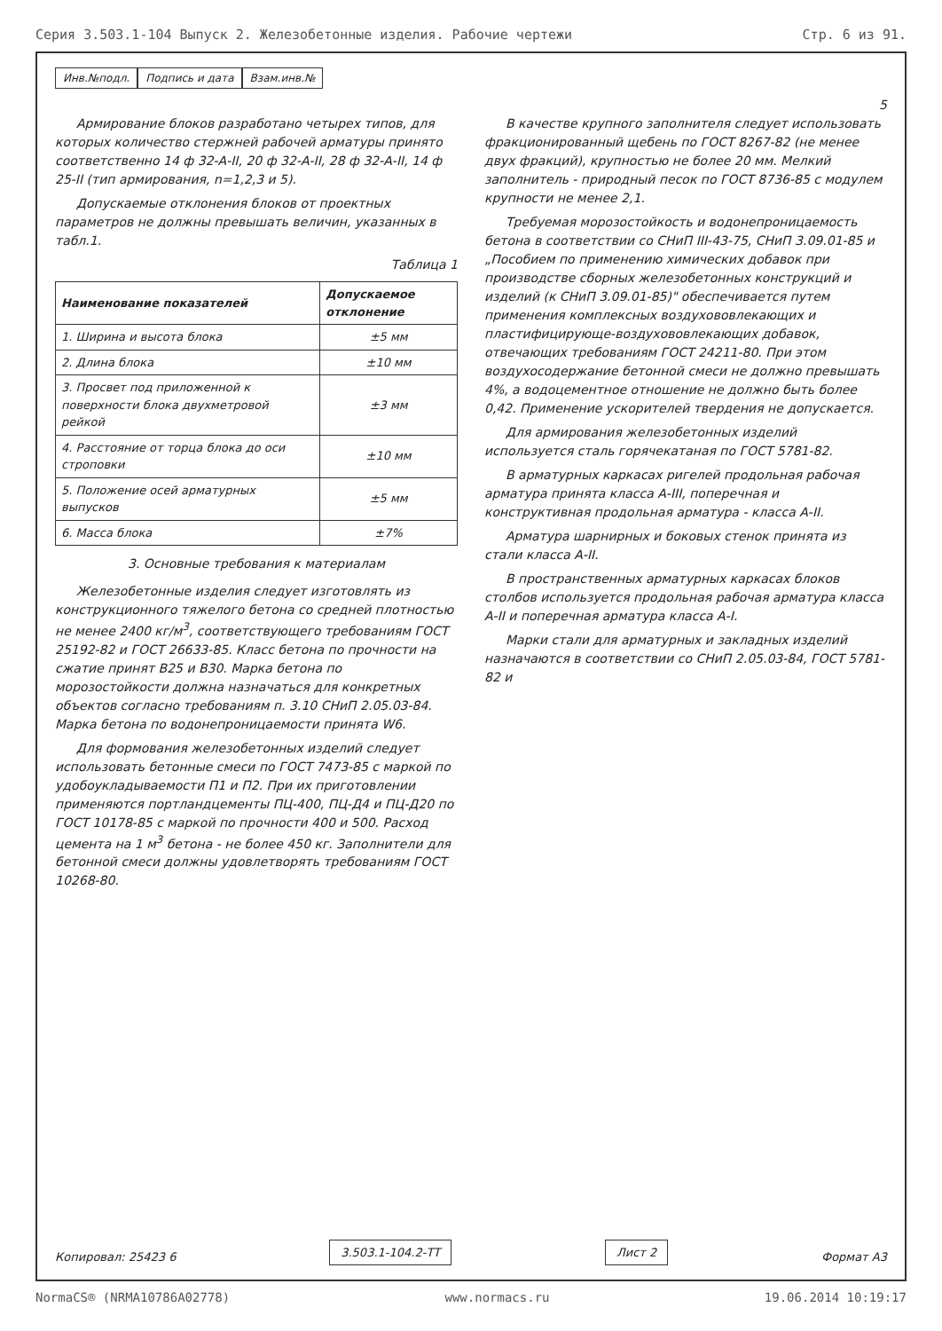Серия 3.503.1-104 Выпуск 2. Железобетонные изделия. Рабочие чертежи Стр. 6 из 91.
Инв.№подл. Подпись и дата Взам.инв.№
5
Армирование блоков разработано четырех типов, для которых количество стержней рабочей арматуры принято соответственно 14 ф 32-А-II, 20 ф 32-А-II, 28 ф 32-А-II, 14 ф 25-II (тип армирования, n=1,2,3 и 5).
Допускаемые отклонения блоков от проектных параметров не должны превышать величин, указанных в табл.1.
Таблица 1
| Наименование показателей | Допускаемое отклонение |
| --- | --- |
| 1. Ширина и высота блока | ±5 мм |
| 2. Длина блока | ±10 мм |
| 3. Просвет под приложенной к поверхности блока двухметровой рейкой | ±3 мм |
| 4. Расстояние от торца блока до оси строповки | ±10 мм |
| 5. Положение осей арматурных выпусков | ±5 мм |
| 6. Масса блока | ±7% |
3. Основные требования к материалам
Железобетонные изделия следует изготовлять из конструкционного тяжелого бетона со средней плотностью не менее 2400 кг/м<sup>3</sup>, соответствующего требованиям ГОСТ 25192-82 и ГОСТ 26633-85. Класс бетона по прочности на сжатие принят В25 и В30. Марка бетона по морозостойкости должна назначаться для конкретных объектов согласно требованиям п. 3.10 СНиП 2.05.03-84. Марка бетона по водонепроницаемости принята W6.
Для формования железобетонных изделий следует использовать бетонные смеси по ГОСТ 7473-85 с маркой по удобоукладываемости П1 и П2. При их приготовлении применяются портландцементы ПЦ-400, ПЦ-Д4 и ПЦ-Д20 по ГОСТ 10178-85 с маркой по прочности 400 и 500. Расход цемента на 1 м<sup>3</sup> бетона - не более 450 кг. Заполнители для бетонной смеси должны удовлетворять требованиям ГОСТ 10268-80.
В качестве крупного заполнителя следует использовать фракционированный щебень по ГОСТ 8267-82 (не менее двух фракций), крупностью не более 20 мм. Мелкий заполнитель - природный песок по ГОСТ 8736-85 с модулем крупности не менее 2,1.
Требуемая морозостойкость и водонепроницаемость бетона в соответствии со СНиП III-43-75, СНиП 3.09.01-85 и „Пособием по применению химических добавок при производстве сборных железобетонных конструкций и изделий (к СНиП 3.09.01-85)" обеспечивается путем применения комплексных воздухововлекающих и пластифицирующе-воздухововлекающих добавок, отвечающих требованиям ГОСТ 24211-80. При этом воздухосодержание бетонной смеси не должно превышать 4%, а водоцементное отношение не должно быть более 0,42. Применение ускорителей твердения не допускается.
Для армирования железобетонных изделий используется сталь горячекатаная по ГОСТ 5781-82.
В арматурных каркасах ригелей продольная рабочая арматура принята класса А-III, поперечная и конструктивная продольная арматура - класса А-II.
Арматура шарнирных и боковых стенок принята из стали класса А-II.
В пространственных арматурных каркасах блоков столбов используется продольная рабочая арматура класса А-II и поперечная арматура класса А-I.
Марки стали для арматурных и закладных изделий назначаются в соответствии со СНиП 2.05.03-84, ГОСТ 5781-82 и
Копировал: 25423 6 3.503.1-104.2-ТТ Лист 2 Формат А3
NormaCS® (NRMA10786A02778) www.normacs.ru 19.06.2014 10:19:17